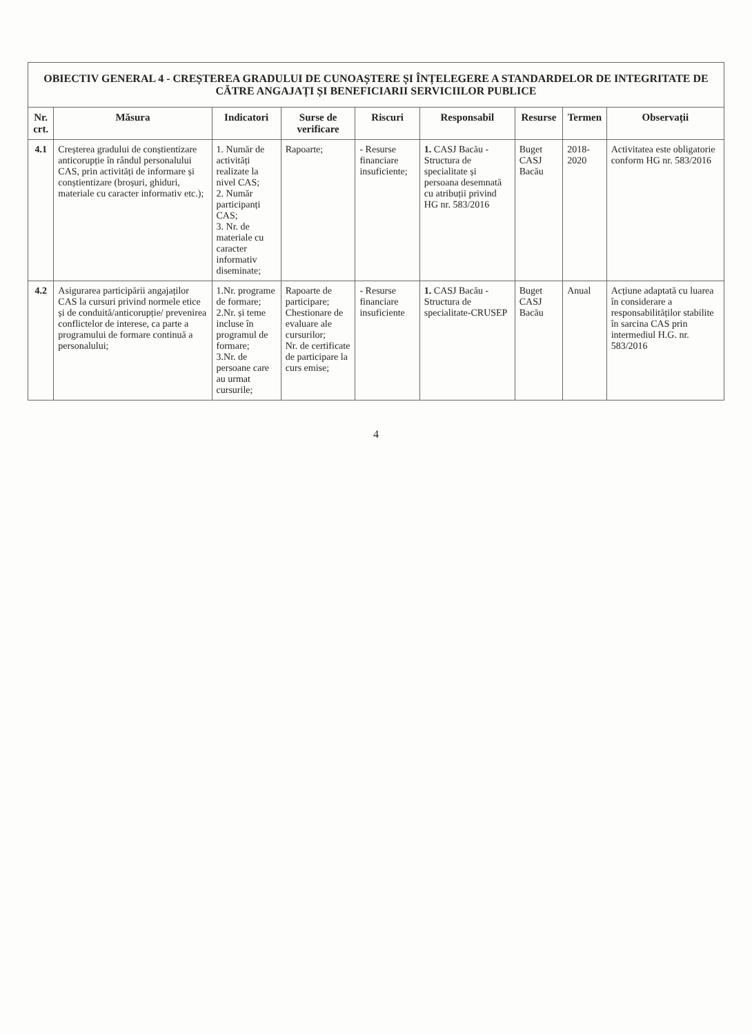OBIECTIV GENERAL 4 - CREȘTEREA GRADULUI DE CUNOAȘTERE ȘI ÎNȚELEGERE A STANDARDELOR DE INTEGRITATE DE CĂTRE ANGAJAȚI ȘI BENEFICIARII SERVICIILOR PUBLICE
| Nr. crt. | Măsura | Indicatori | Surse de verificare | Riscuri | Responsabil | Resurse | Termen | Observații |
| --- | --- | --- | --- | --- | --- | --- | --- | --- |
| 4.1 | Creșterea gradului de conștientizare anticorupție în rândul personalului CAS, prin activități de informare și conștientizare (broșuri, ghiduri, materiale cu caracter informativ etc.); | 1. Număr de activități realizate la nivel CAS; 2. Număr participanți CAS; 3. Nr. de materiale cu caracter informativ diseminate; | Rapoarte; | - Resurse financiare insuficiente; | 1. CASJ Bacău - Structura de specialitate și persoana desemnată cu atribuții privind HG nr. 583/2016 | Buget CASJ Bacău | 2018-2020 | Activitatea este obligatorie conform HG nr. 583/2016 |
| 4.2 | Asigurarea participării angajaților CAS la cursuri privind normele etice și de conduită/anticorupție/ prevenirea conflictelor de interese, ca parte a programului de formare continuă a personalului; | 1.Nr. programe de formare; 2.Nr. și teme incluse în programul de formare; 3.Nr. de persoane care au urmat cursurile; | Rapoarte de participare; Chestionare de evaluare ale cursurilor; Nr. de certificate de participare la curs emise; | - Resurse financiare insuficiente | 1. CASJ Bacău - Structura de specialitate-CRUSEP | Buget CASJ Bacău | Anual | Acțiune adaptată cu luarea în considerare a responsabilităților stabilite în sarcina CAS prin intermediul H.G. nr. 583/2016 |
4